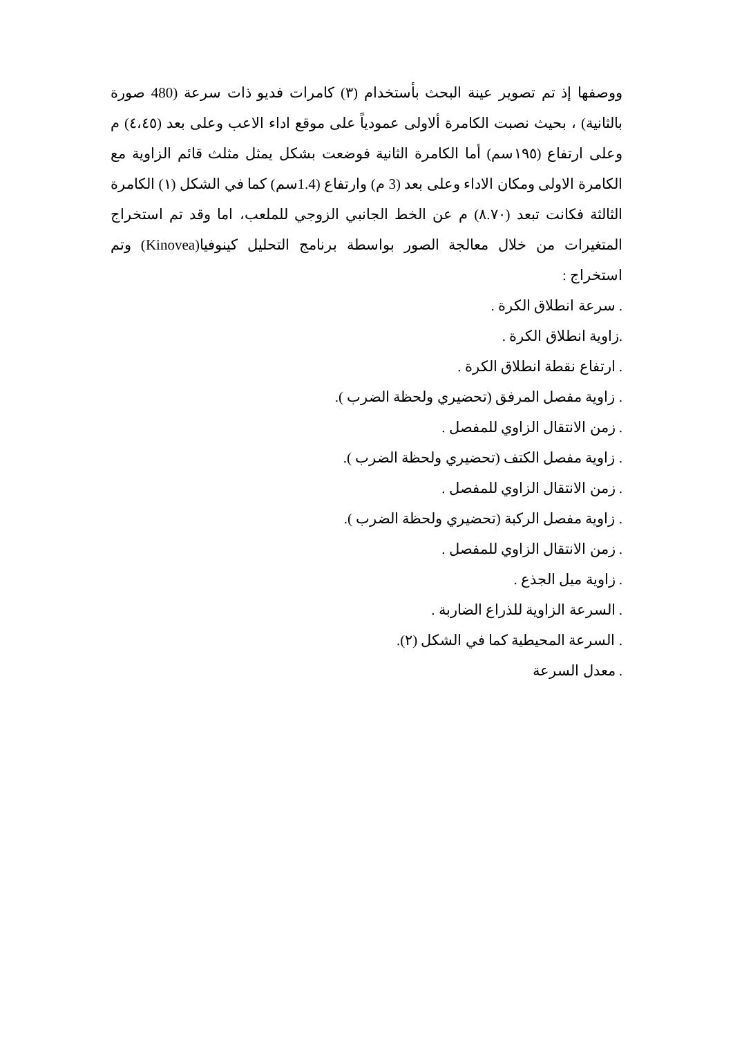ووصفها إذ تم تصوير عينة البحث بأستخدام (٣) كامرات فديو ذات سرعة (480 صورة بالثانية) ، بحيث نصبت الكامرة ألاولى عمودياً على موقع اداء الاعب وعلى بعد (٤،٤٥) م وعلى ارتفاع (١٩٥سم) أما الكامرة الثانية فوضعت بشكل يمثل مثلث قائم الزاوية مع الكامرة الاولى ومكان الاداء وعلى بعد (3 م) وارتفاع (1.4سم) كما في الشكل (١) الكامرة الثالثة فكانت تبعد (٨.٧٠) م عن الخط الجانبي الزوجي للملعب، اما وقد تم استخراج المتغيرات من خلال معالجة الصور بواسطة برنامج التحليل كينوفيا(Kinovea) وتم استخراج :
. سرعة انطلاق الكرة .
.زاوية انطلاق الكرة .
. ارتفاع نقطة انطلاق الكرة .
. زاوية مفصل المرفق (تحضيري ولحظة الضرب ).
. زمن الانتقال الزاوي للمفصل .
. زاوية مفصل الكتف (تحضيري ولحظة الضرب ).
. زمن الانتقال الزاوي للمفصل .
. زاوية مفصل الركبة (تحضيري ولحظة الضرب ).
. زمن الانتقال الزاوي للمفصل .
. زاوية ميل الجذع .
. السرعة الزاوية للذراع الضاربة .
. السرعة المحيطية كما في الشكل (٢).
. معدل السرعة